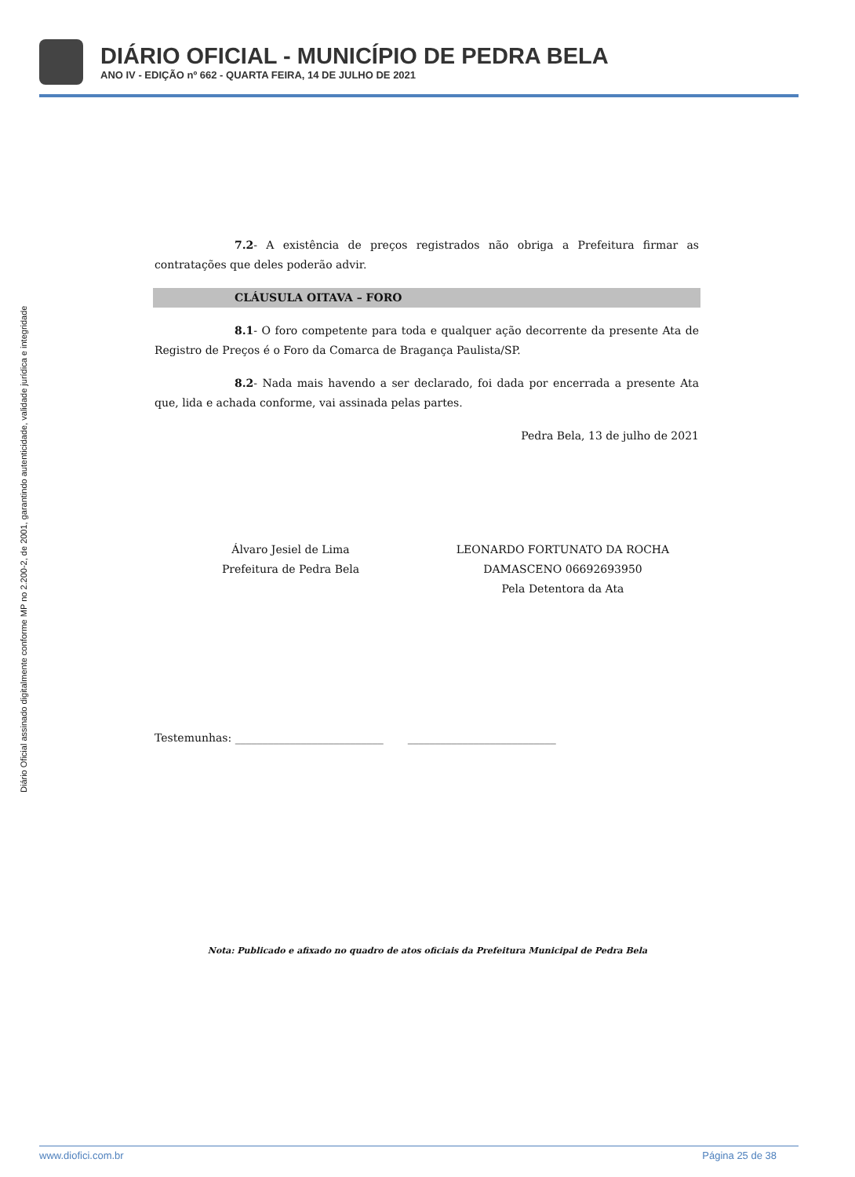DIÁRIO OFICIAL - MUNICÍPIO DE PEDRA BELA
ANO IV - EDIÇÃO nº 662 - QUARTA FEIRA, 14 DE JULHO DE 2021
Diário Oficial assinado digitalmente conforme MP no 2.200-2, de 2001, garantindo autenticidade, validade jurídica e integridade
7.2- A existência de preços registrados não obriga a Prefeitura firmar as contratações que deles poderão advir.
CLÁUSULA OITAVA – FORO
8.1- O foro competente para toda e qualquer ação decorrente da presente Ata de Registro de Preços é o Foro da Comarca de Bragança Paulista/SP.
8.2- Nada mais havendo a ser declarado, foi dada por encerrada a presente Ata que, lida e achada conforme, vai assinada pelas partes.
Pedra Bela, 13 de julho de 2021
Álvaro Jesiel de Lima
Prefeitura de Pedra Bela
LEONARDO FORTUNATO DA ROCHA
DAMASCENO 06692693950
Pela Detentora da Ata
Testemunhas: ___________________________ ___________________________
Nota: Publicado e afixado no quadro de atos oficiais da Prefeitura Municipal de Pedra Bela
www.diofici.com.br Página 25 de 38